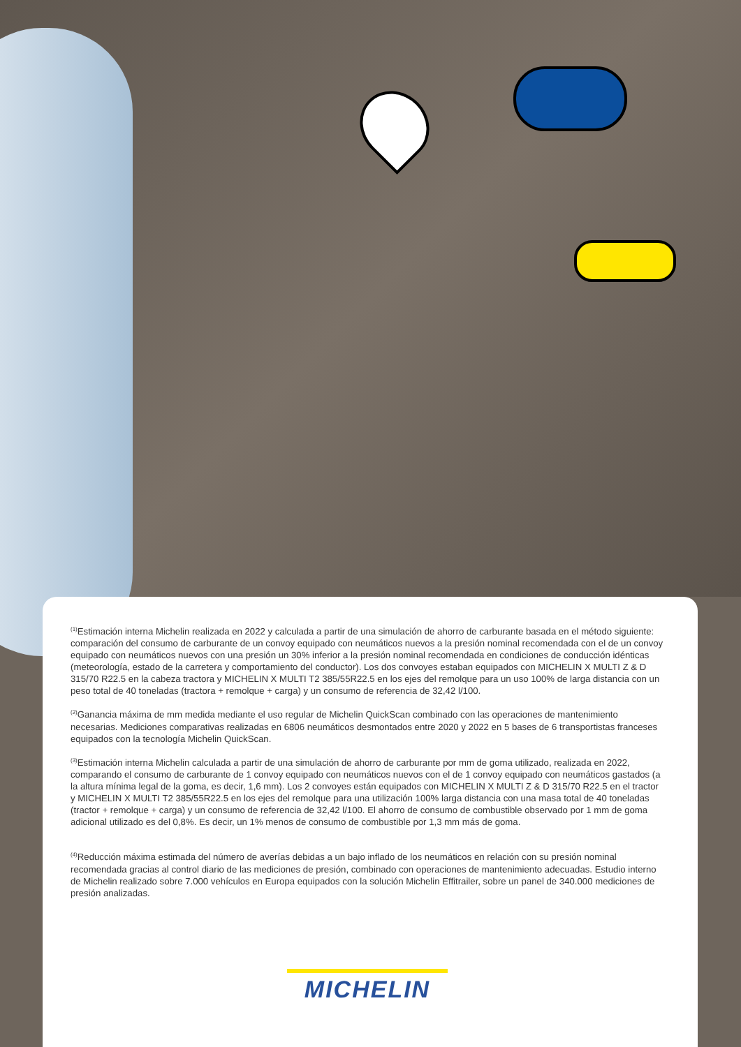<sup>(1)</sup> Estimación interna Michelin realizada en 2022 y calculada a partir de una simulación de ahorro de carburante basada en el método siguiente: comparación del consumo de carburante de un convoy equipado con neumáticos nuevos a la presión nominal recomendada con el de un convoy equipado con neumáticos nuevos con una presión un 30% inferior a la presión nominal recomendada en condiciones de conducción idénticas (meteorología, estado de la carretera y comportamiento del conductor). Los dos convoyes estaban equipados con MICHELIN X MULTI Z & D 315/70 R22.5 en la cabeza tractora y MICHELIN X MULTI T2 385/55R22.5 en los ejes del remolque para un uso 100% de larga distancia con un peso total de 40 toneladas (tractora + remolque + carga) y un consumo de referencia de 32,42 l/100.
<sup>(2)</sup> Ganancia máxima de mm medida mediante el uso regular de Michelin QuickScan combinado con las operaciones de mantenimiento necesarias. Mediciones comparativas realizadas en 6806 neumáticos desmontados entre 2020 y 2022 en 5 bases de 6 transportistas franceses equipados con la tecnología Michelin QuickScan.
<sup>(3)</sup> Estimación interna Michelin calculada a partir de una simulación de ahorro de carburante por mm de goma utilizado, realizada en 2022, comparando el consumo de carburante de 1 convoy equipado con neumáticos nuevos con el de 1 convoy equipado con neumáticos gastados (a la altura mínima legal de la goma, es decir, 1,6 mm). Los 2 convoyes están equipados con MICHELIN X MULTI Z & D 315/70 R22.5 en el tractor y MICHELIN X MULTI T2 385/55R22.5 en los ejes del remolque para una utilización 100% larga distancia con una masa total de 40 toneladas (tractor + remolque + carga) y un consumo de referencia de 32,42 l/100. El ahorro de consumo de combustible observado por 1 mm de goma adicional utilizado es del 0,8%. Es decir, un 1% menos de consumo de combustible por 1,3 mm más de goma.
<sup>(4)</sup> Reducción máxima estimada del número de averías debidas a un bajo inflado de los neumáticos en relación con su presión nominal recomendada gracias al control diario de las mediciones de presión, combinado con operaciones de mantenimiento adecuadas. Estudio interno de Michelin realizado sobre 7.000 vehículos en Europa equipados con la solución Michelin Effitrailer, sobre un panel de 340.000 mediciones de presión analizadas.
MICHELIN